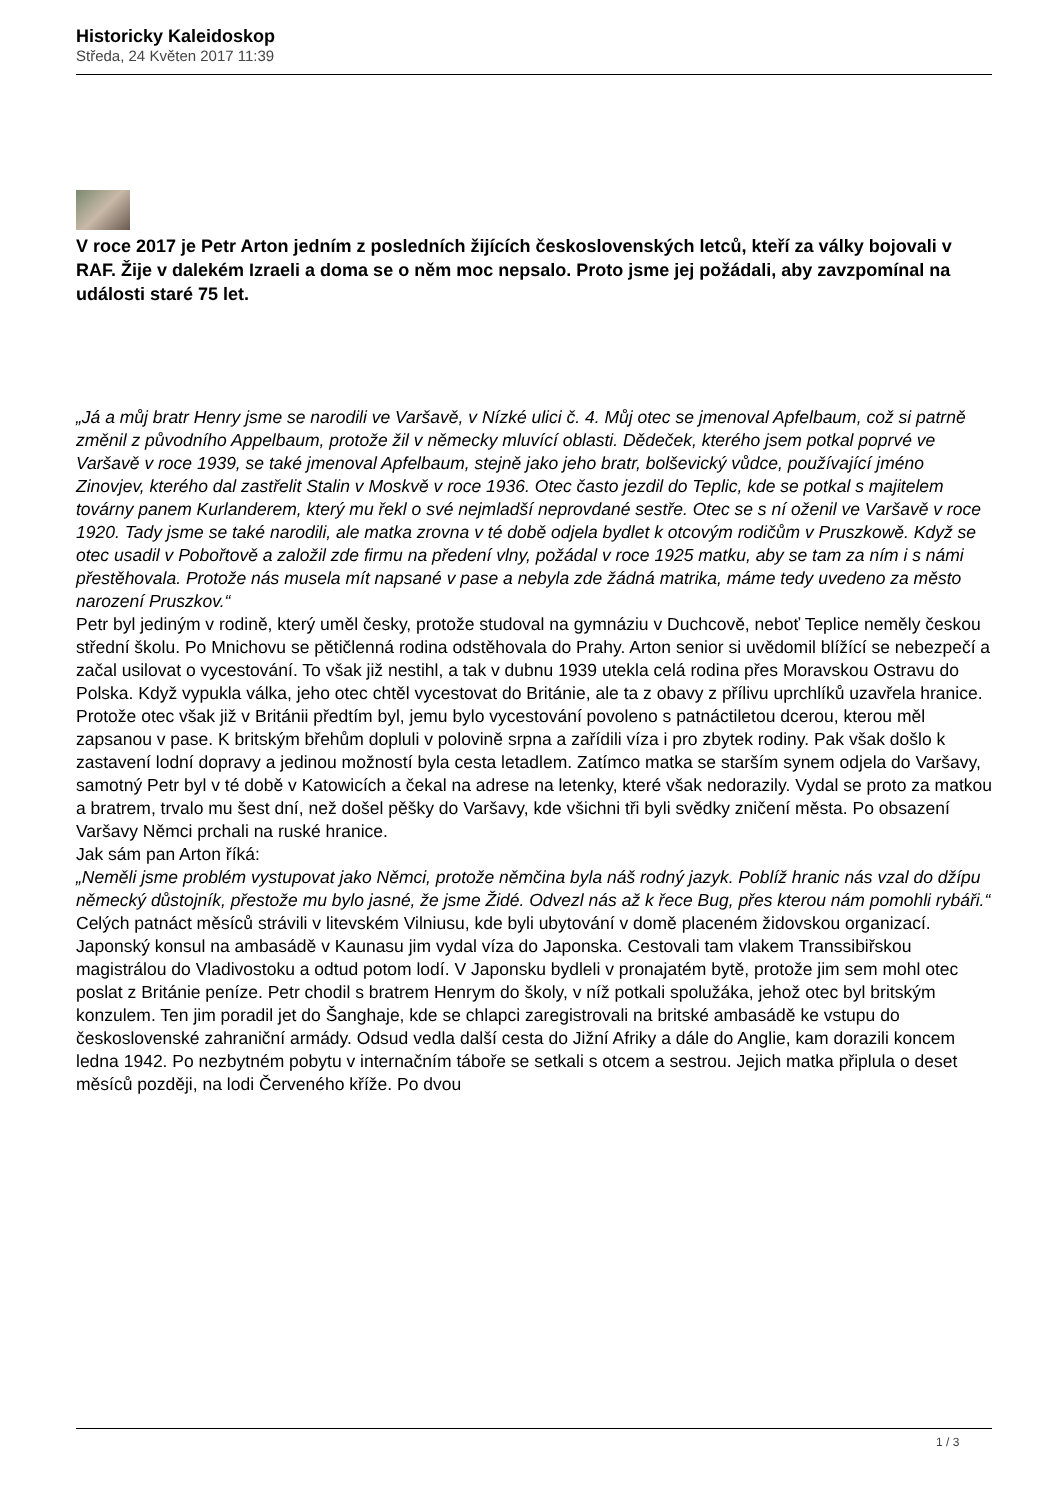Historicky Kaleidoskop
Středa, 24 Květen 2017 11:39
V roce 2017 je Petr Arton jedním z posledních žijících československých letců, kteří za války bojovali v RAF. Žije v dalekém Izraeli a doma se o něm moc nepsalo. Proto jsme jej požádali, aby zavzpomínal na události staré 75 let.
„Já a můj bratr Henry jsme se narodili ve Varšavě, v Nízké ulici č. 4. Můj otec se jmenoval Apfelbaum, což si patrně změnil z původního Appelbaum, protože žil v německy mluvící oblasti. Dědeček, kterého jsem potkal poprvé ve Varšavě v roce 1939, se také jmenoval Apfelbaum, stejně jako jeho bratr, bolševický vůdce, používající jméno Zinovjev, kterého dal zastřelit Stalin v Moskvě v roce 1936. Otec často jezdil do Teplic, kde se potkal s majitelem továrny panem Kurlanderem, který mu řekl o své nejmladší neprovdané sestře. Otec se s ní oženil ve Varšavě v roce 1920. Tady jsme se také narodili, ale matka zrovna v té době odjela bydlet k otcovým rodičům v Pruszkowě. Když se otec usadil v Pobořtově a založil zde firmu na předení vlny, požádal v roce 1925 matku, aby se tam za ním i s námi přestěhovala. Protože nás musela mít napsané v pase a nebyla zde žádná matrika, máme tedy uvedeno za město narození Pruszkov.“
Petr byl jediným v rodině, který uměl česky, protože studoval na gymnáziu v Duchcově, neboť Teplice neměly českou střední školu. Po Mnichovu se pětičlenná rodina odstěhovala do Prahy. Arton senior si uvědomil blížící se nebezpečí a začal usilovat o vycestování. To však již nestihl, a tak v dubnu 1939 utekla celá rodina přes Moravskou Ostravu do Polska. Když vypukla válka, jeho otec chtěl vycestovat do Británie, ale ta z obavy z přílivu uprchlíků uzavřela hranice. Protože otec však již v Británii předtím byl, jemu bylo vycestování povoleno s patnáctiletou dcerou, kterou měl zapsanou v pase. K britským břehům dopluli v polovině srpna a zařídili víza i pro zbytek rodiny. Pak však došlo k zastavení lodní dopravy a jedinou možností byla cesta letadlem. Zatímco matka se starším synem odjela do Varšavy, samotný Petr byl v té době v Katowicích a čekal na adrese na letenky, které však nedorazily. Vydal se proto za matkou a bratrem, trvalo mu šest dní, než došel pěšky do Varšavy, kde všichni tři byli svědky zničení města. Po obsazení Varšavy Němci prchali na ruské hranice.
Jak sám pan Arton říká:
„Neměli jsme problém vystupovat jako Němci, protože němčina byla náš rodný jazyk. Poblíž hranic nás vzal do džípu německý důstojník, přestože mu bylo jasné, že jsme Židé. Odvezl nás až k řece Bug, přes kterou nám pomohli rybáři.“
Celých patnáct měsíců strávili v litevském Vilniusu, kde byli ubytování v domě placeném židovskou organizací. Japonský konsul na ambasádě v Kaunasu jim vydal víza do Japonska. Cestovali tam vlakem Transsibiřskou magistrálou do Vladivostoku a odtud potom lodí. V Japonsku bydleli v pronajatém bytě, protože jim sem mohl otec poslat z Británie peníze. Petr chodil s bratrem Henrym do školy, v níž potkali spolužáka, jehož otec byl britským konzulem. Ten jim poradil jet do Šanghaje, kde se chlapci zaregistrovali na britské ambasádě ke vstupu do československé zahraniční armády. Odsud vedla další cesta do Jižní Afriky a dále do Anglie, kam dorazili koncem ledna 1942. Po nezbytném pobytu v internačním táboře se setkali s otcem a sestrou. Jejich matka připlula o deset měsíců později, na lodi Červeného kříže. Po dvou
1 / 3